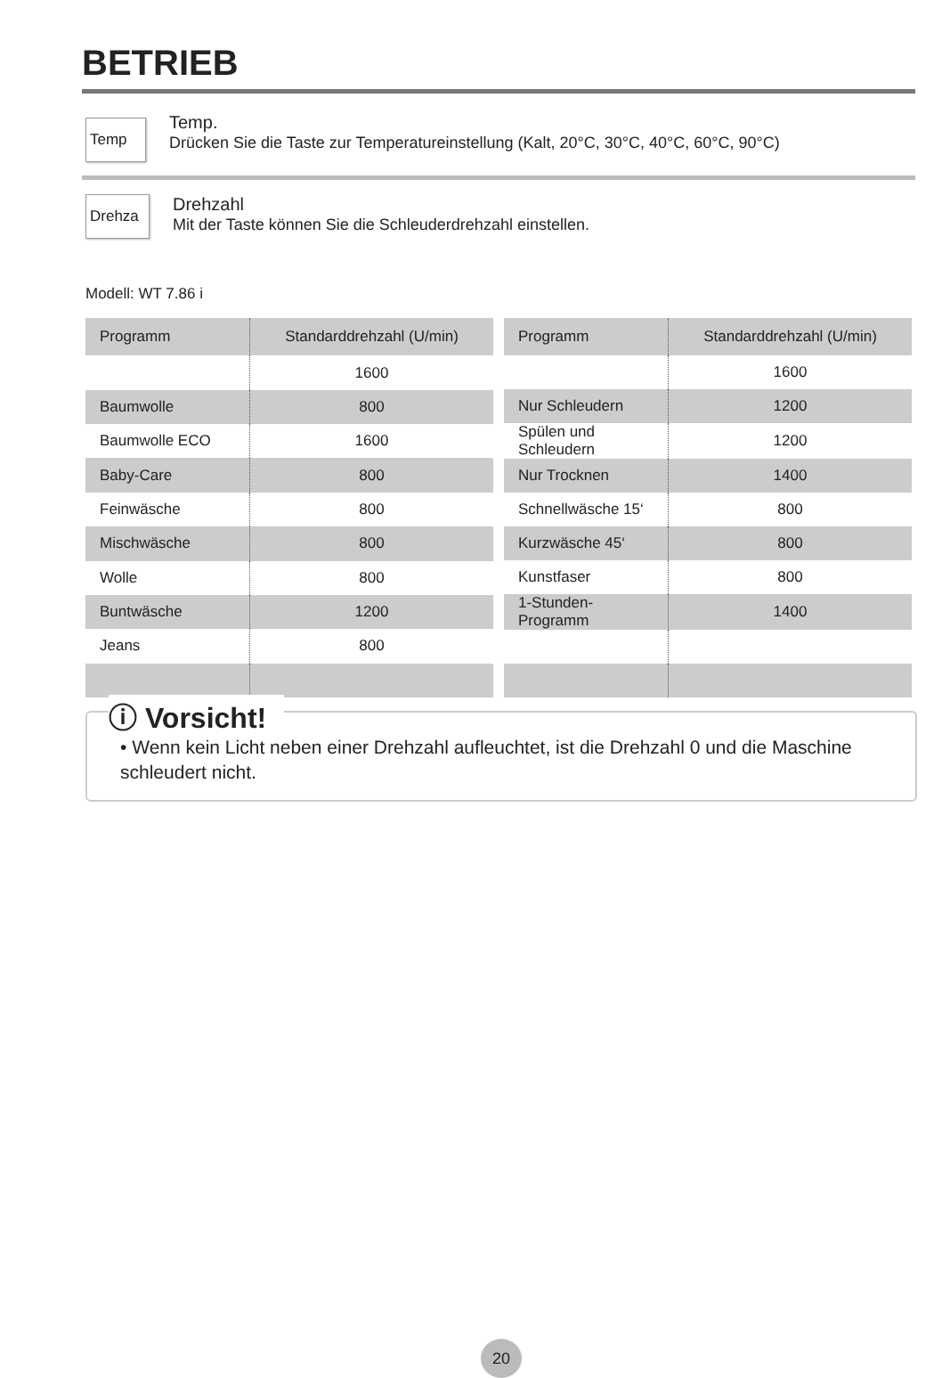BETRIEB
Temp
Temp.
Drücken Sie die Taste zur Temperatureinstellung (Kalt, 20°C, 30°C, 40°C, 60°C, 90°C)
Drehza
Drehzahl
Mit der Taste können Sie die Schleuderdrehzahl einstellen.
Modell: WT 7.86 i
| Programm | Standarddrehzahl (U/min) |
| --- | --- |
| | 1600 |
| Baumwolle | 800 |
| Baumwolle ECO | 1600 |
| Baby-Care | 800 |
| Feinwäsche | 800 |
| Mischwäsche | 800 |
| Wolle | 800 |
| Buntwäsche | 1200 |
| Jeans | 800 |
| Programm | Standarddrehzahl (U/min) |
| --- | --- |
| | 1600 |
| Nur Schleudern | 1200 |
| Spülen und Schleudern | 1200 |
| Nur Trocknen | 1400 |
| Schnellwäsche 15‘ | 800 |
| Kurzwäsche 45‘ | 800 |
| Kunstfaser | 800 |
| 1-Stunden-Programm | 1400 |
ⓘ Vorsicht!
• Wenn kein Licht neben einer Drehzahl aufleuchtet, ist die Drehzahl 0 und die Maschine schleudert nicht.
20